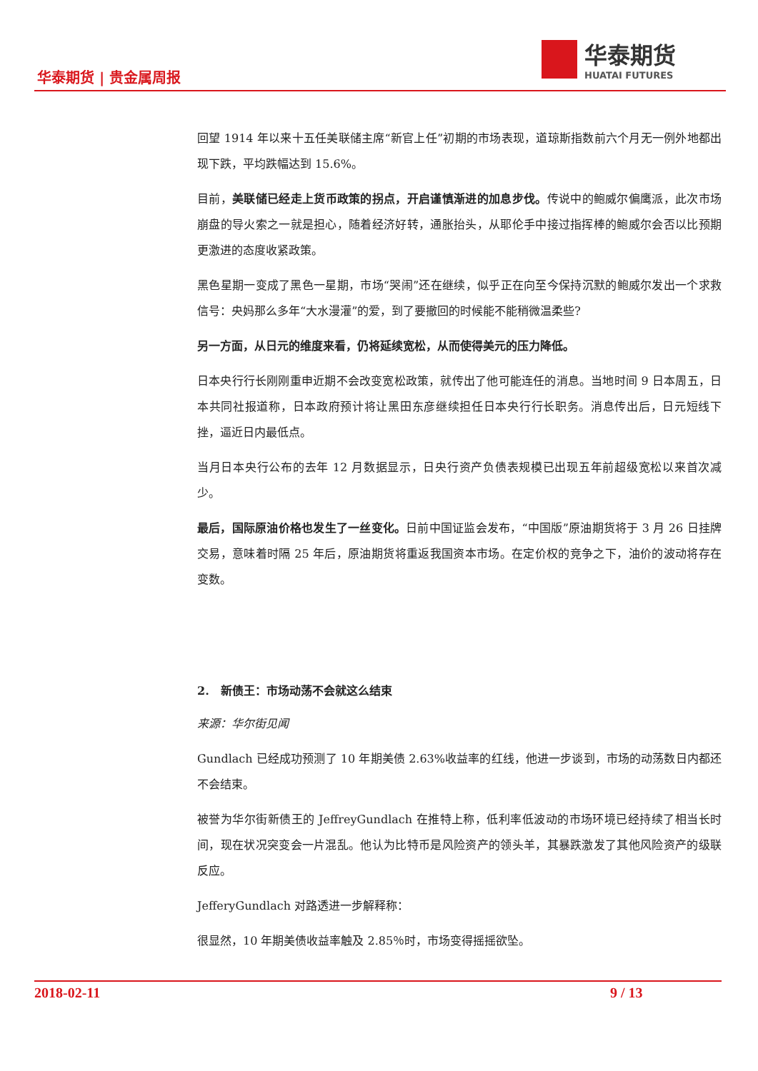华泰期货 | 贵金属周报
华泰期货
HUATAI FUTURES
回望 1914 年以来十五任美联储主席“新官上任”初期的市场表现，道琼斯指数前六个月无一例外地都出现下跌，平均跌幅达到 15.6%。
目前，美联储已经走上货币政策的拐点，开启谨慎渐进的加息步伐。传说中的鲍威尔偏鹰派，此次市场崩盘的导火索之一就是担心，随着经济好转，通胀抬头，从耶伦手中接过指挥棒的鲍威尔会否以比预期更激进的态度收紧政策。
黑色星期一变成了黑色一星期，市场“哭闹”还在继续，似乎正在向至今保持沉默的鲍威尔发出一个求救信号：央妈那么多年“大水漫灌”的爱，到了要撤回的时候能不能稍微温柔些?
另一方面，从日元的维度来看，仍将延续宽松，从而使得美元的压力降低。
日本央行行长刚刚重申近期不会改变宽松政策，就传出了他可能连任的消息。当地时间 9 日本周五，日本共同社报道称，日本政府预计将让黑田东彦继续担任日本央行行长职务。消息传出后，日元短线下挫，逼近日内最低点。
当月日本央行公布的去年 12 月数据显示，日央行资产负债表规模已出现五年前超级宽松以来首次减少。
最后，国际原油价格也发生了一丝变化。日前中国证监会发布，“中国版”原油期货将于 3 月 26 日挂牌交易，意味着时隔 25 年后，原油期货将重返我国资本市场。在定价权的竞争之下，油价的波动将存在变数。
2. 新债王：市场动荡不会就这么结束
来源：华尔街见闻
Gundlach 已经成功预测了 10 年期美债 2.63%收益率的红线，他进一步谈到，市场的动荡数日内都还不会结束。
被誉为华尔街新债王的 JeffreyGundlach 在推特上称，低利率低波动的市场环境已经持续了相当长时间，现在状况突变会一片混乱。他认为比特币是风险资产的领头羊，其暴跌激发了其他风险资产的级联反应。
JefferyGundlach 对路透进一步解释称：
很显然，10 年期美债收益率触及 2.85％时，市场变得摇摇欲坠。
2018-02-11 9 / 13